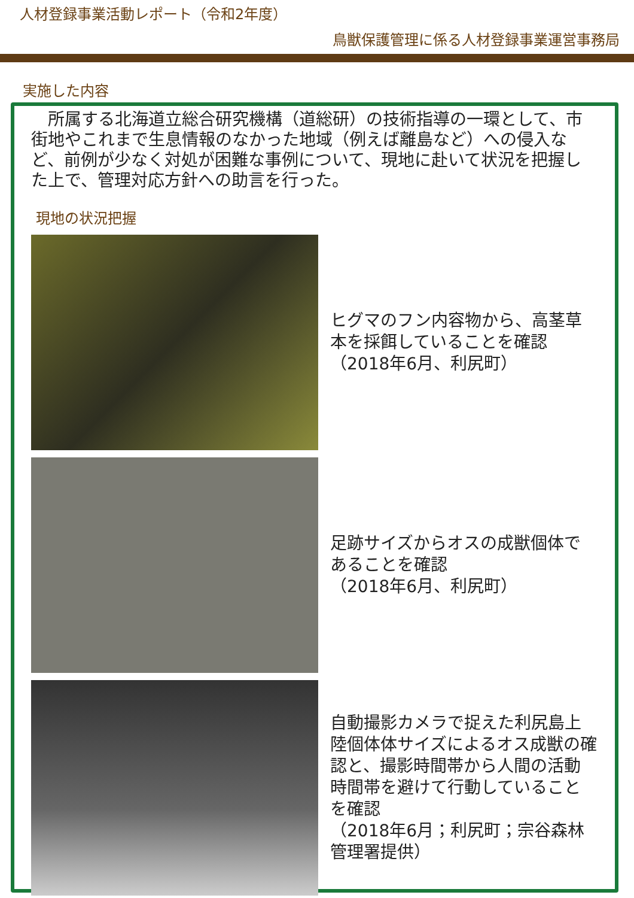人材登録事業活動レポート（令和2年度）
鳥獣保護管理に係る人材登録事業運営事務局
実施した内容
所属する北海道立総合研究機構（道総研）の技術指導の一環として、市街地やこれまで生息情報のなかった地域（例えば離島など）への侵入など、前例が少なく対処が困難な事例について、現地に赴いて状況を把握した上で、管理対応方針への助言を行った。
現地の状況把握
ヒグマのフン内容物から、高茎草本を採餌していることを確認
（2018年6月、利尻町）
足跡サイズからオスの成獣個体であることを確認
（2018年6月、利尻町）
自動撮影カメラで捉えた利尻島上陸個体体サイズによるオス成獣の確認と、撮影時間帯から人間の活動時間帯を避けて行動していることを確認
（2018年6月；利尻町；宗谷森林管理署提供）